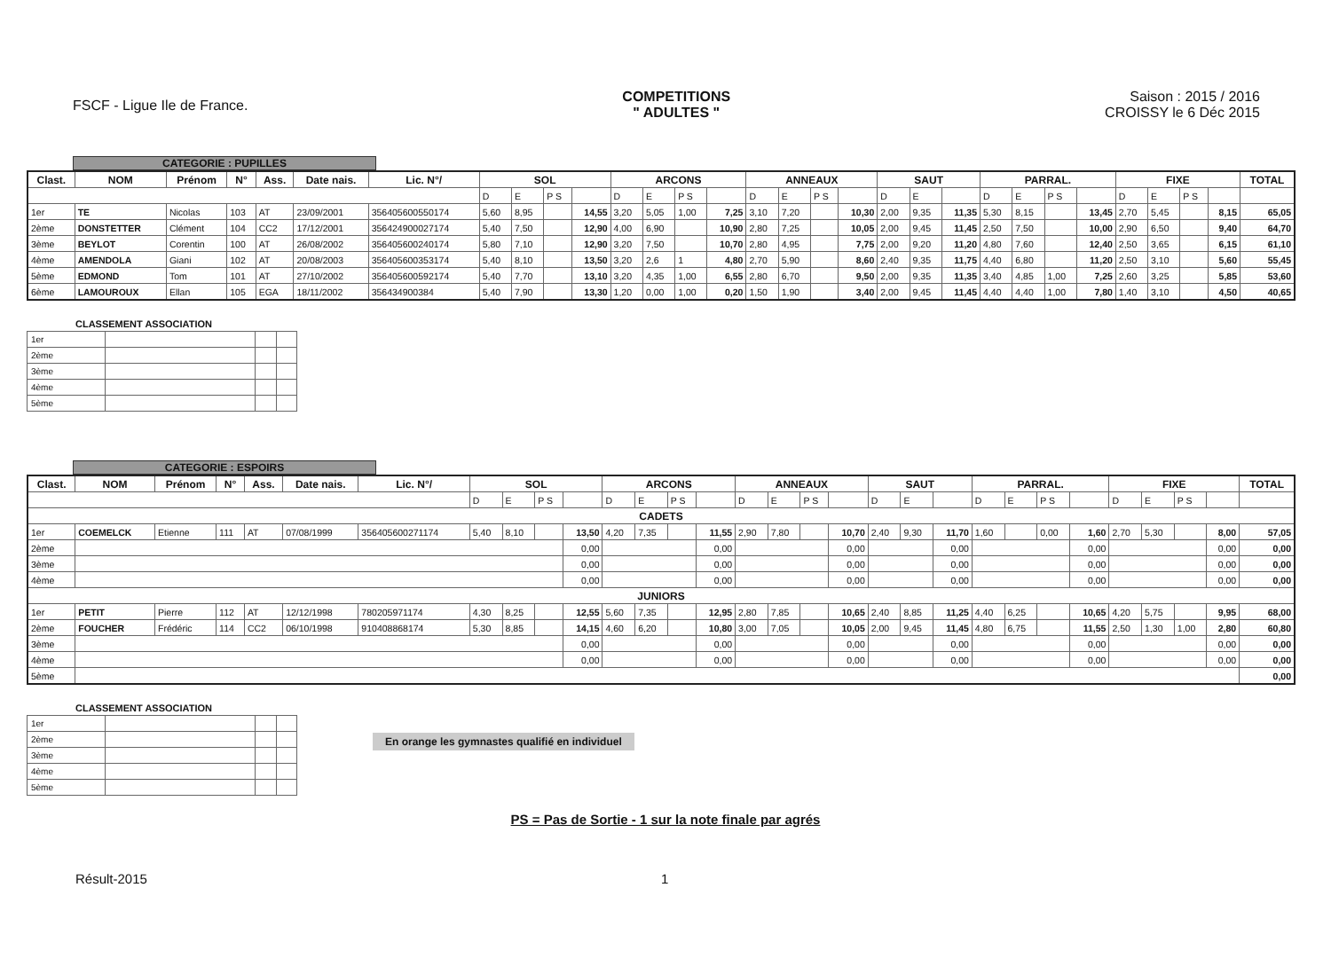FSCF - Ligue Ile de France.
COMPETITIONS
" ADULTES "
Saison : 2015 / 2016
CROISSY le 6 Déc 2015
CATEGORIE : PUPILLES
| Clast. | NOM | Prénom | N° | Ass. | Date nais. | Lic. N°/ | SOL | | | | ARCONS | | | | ANNEAUX | | | | SAUT | | | PARRAL. | | | | FIXE | | | | TOTAL |
| --- | --- | --- | --- | --- | --- | --- | --- | --- | --- | --- | --- | --- | --- | --- | --- | --- | --- | --- | --- | --- | --- | --- | --- | --- | --- | --- | --- | --- | --- | --- |
| | | | | | | | D | E | P S | | D | E | P S | | D | E | P S | | D | E | | D | E | P S | | D | E | P S | | |
| 1er | TE | Nicolas | 103 | AT | 23/09/2001 | 356405600550174 | 5,60 | 8,95 | | 14,55 | 3,20 | 5,05 | 1,00 | 7,25 | 3,10 | 7,20 | | 10,30 | 2,00 | 9,35 | 11,35 | 5,30 | 8,15 | | 13,45 | 2,70 | 5,45 | | 8,15 | 65,05 |
| 2ème | DONSTETTER | Clément | 104 | CC2 | 17/12/2001 | 356424900027174 | 5,40 | 7,50 | | 12,90 | 4,00 | 6,90 | | 10,90 | 2,80 | 7,25 | | 10,05 | 2,00 | 9,45 | 11,45 | 2,50 | 7,50 | | 10,00 | 2,90 | 6,50 | | 9,40 | 64,70 |
| 3ème | BEYLOT | Corentin | 100 | AT | 26/08/2002 | 356405600240174 | 5,80 | 7,10 | | 12,90 | 3,20 | 7,50 | | 10,70 | 2,80 | 4,95 | | 7,75 | 2,00 | 9,20 | 11,20 | 4,80 | 7,60 | | 12,40 | 2,50 | 3,65 | | 6,15 | 61,10 |
| 4ème | AMENDOLA | Giani | 102 | AT | 20/08/2003 | 356405600353174 | 5,40 | 8,10 | | 13,50 | 3,20 | 2,6 | 1 | 4,80 | 2,70 | 5,90 | | 8,60 | 2,40 | 9,35 | 11,75 | 4,40 | 6,80 | | 11,20 | 2,50 | 3,10 | | 5,60 | 55,45 |
| 5ème | EDMOND | Tom | 101 | AT | 27/10/2002 | 356405600592174 | 5,40 | 7,70 | | 13,10 | 3,20 | 4,35 | 1,00 | 6,55 | 2,80 | 6,70 | | 9,50 | 2,00 | 9,35 | 11,35 | 3,40 | 4,85 | 1,00 | 7,25 | 2,60 | 3,25 | | 5,85 | 53,60 |
| 6ème | LAMOUROUX | Ellan | 105 | EGA | 18/11/2002 | 356434900384 | 5,40 | 7,90 | | 13,30 | 1,20 | 0,00 | 1,00 | 0,20 | 1,50 | 1,90 | | 3,40 | 2,00 | 9,45 | 11,45 | 4,40 | 4,40 | 1,00 | 7,80 | 1,40 | 3,10 | | 4,50 | 40,65 |
CLASSEMENT ASSOCIATION
| 1er | | | |
| 2ème | | | |
| 3ème | | | |
| 4ème | | | |
| 5ème | | | |
CATEGORIE : ESPOIRS
| Clast. | NOM | Prénom | N° | Ass. | Date nais. | Lic. N°/ | SOL | | | | ARCONS | | | | ANNEAUX | | | | SAUT | | | PARRAL. | | | | FIXE | | | | TOTAL |
| --- | --- | --- | --- | --- | --- | --- | --- | --- | --- | --- | --- | --- | --- | --- | --- | --- | --- | --- | --- | --- | --- | --- | --- | --- | --- | --- | --- | --- | --- | --- |
| | | | | | | | D | E | P S | | D | E | P S | | D | E | P S | | D | E | | D | E | P S | | D | E | P S | | |
| CADETS | | | | | | | | | | | | | | | | | | | | | | | | | | | | | | |
| 1er | COEMELCK | Etienne | 111 | AT | 07/08/1999 | 356405600271174 | 5,40 | 8,10 | | 13,50 | 4,20 | 7,35 | | 11,55 | 2,90 | 7,80 | | 10,70 | 2,40 | 9,30 | 11,70 | 1,60 | | 0,00 | 1,60 | 2,70 | 5,30 | | 8,00 | 57,05 |
| 2ème | | | | | | | | | | 0,00 | | | | 0,00 | | | | 0,00 | | | 0,00 | | | | 0,00 | | | | 0,00 | 0,00 |
| 3ème | | | | | | | | | | 0,00 | | | | 0,00 | | | | 0,00 | | | 0,00 | | | | 0,00 | | | | 0,00 | 0,00 |
| 4ème | | | | | | | | | | 0,00 | | | | 0,00 | | | | 0,00 | | | 0,00 | | | | 0,00 | | | | 0,00 | 0,00 |
| JUNIORS | | | | | | | | | | | | | | | | | | | | | | | | | | | | | | |
| 1er | PETIT | Pierre | 112 | AT | 12/12/1998 | 780205971174 | 4,30 | 8,25 | | 12,55 | 5,60 | 7,35 | | 12,95 | 2,80 | 7,85 | | 10,65 | 2,40 | 8,85 | 11,25 | 4,40 | 6,25 | | 10,65 | 4,20 | 5,75 | | 9,95 | 68,00 |
| 2ème | FOUCHER | Frédéric | 114 | CC2 | 06/10/1998 | 910408868174 | 5,30 | 8,85 | | 14,15 | 4,60 | 6,20 | | 10,80 | 3,00 | 7,05 | | 10,05 | 2,00 | 9,45 | 11,45 | 4,80 | 6,75 | | 11,55 | 2,50 | 1,30 | 1,00 | 2,80 | 60,80 |
| 3ème | | | | | | | | | | 0,00 | | | | 0,00 | | | | 0,00 | | | 0,00 | | | | 0,00 | | | | 0,00 | 0,00 |
| 4ème | | | | | | | | | | 0,00 | | | | 0,00 | | | | 0,00 | | | 0,00 | | | | 0,00 | | | | 0,00 | 0,00 |
| 5ème | | | | | | | | | | | | | | | | | | | | | | | | | | | | | | 0,00 |
CLASSEMENT ASSOCIATION
| 1er | | | |
| 2ème | | | |
| 3ème | | | |
| 4ème | | | |
| 5ème | | | |
En orange les gymnastes qualifié en individuel
PS = Pas de Sortie - 1 sur la note finale par agrés
Résult-2015 1